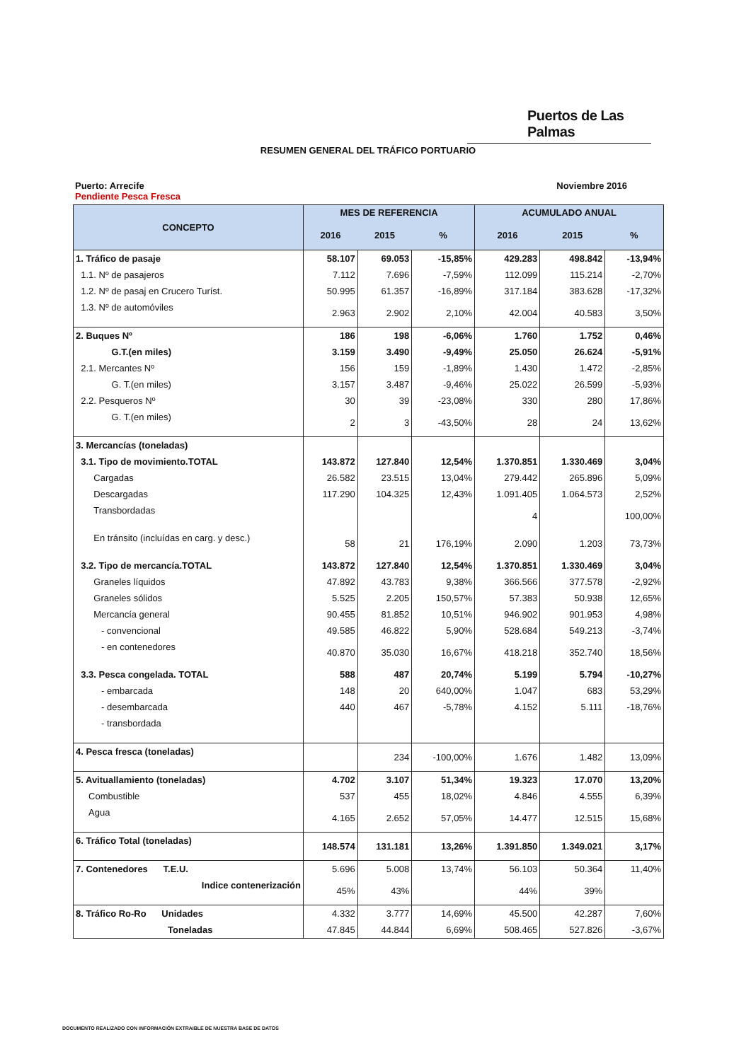Puertos de Las Palmas
RESUMEN GENERAL DEL TRÁFICO PORTUARIO
Puerto: Arrecife Noviembre 2016
Pendiente Pesca Fresca
| CONCEPTO | MES DE REFERENCIA | | | ACUMULADO ANUAL | | |
| --- | --- | --- | --- | --- | --- | --- |
| | 2016 | 2015 | % | 2016 | 2015 | % |
| 1. Tráfico de pasaje | 58.107 | 69.053 | -15,85% | 429.283 | 498.842 | -13,94% |
| 1.1. Nº de pasajeros | 7.112 | 7.696 | -7,59% | 112.099 | 115.214 | -2,70% |
| 1.2. Nº de pasaj en Crucero Turíst. | 50.995 | 61.357 | -16,89% | 317.184 | 383.628 | -17,32% |
| 1.3. Nº de automóviles | 2.963 | 2.902 | 2,10% | 42.004 | 40.583 | 3,50% |
| 2. Buques Nº | 186 | 198 | -6,06% | 1.760 | 1.752 | 0,46% |
| G.T.(en miles) | 3.159 | 3.490 | -9,49% | 25.050 | 26.624 | -5,91% |
| 2.1. Mercantes Nº | 156 | 159 | -1,89% | 1.430 | 1.472 | -2,85% |
| G. T.(en miles) | 3.157 | 3.487 | -9,46% | 25.022 | 26.599 | -5,93% |
| 2.2. Pesqueros Nº | 30 | 39 | -23,08% | 330 | 280 | 17,86% |
| G. T.(en miles) | 2 | 3 | -43,50% | 28 | 24 | 13,62% |
| 3. Mercancías (toneladas) | | | | | | |
| 3.1. Tipo de movimiento.TOTAL | 143.872 | 127.840 | 12,54% | 1.370.851 | 1.330.469 | 3,04% |
| Cargadas | 26.582 | 23.515 | 13,04% | 279.442 | 265.896 | 5,09% |
| Descargadas | 117.290 | 104.325 | 12,43% | 1.091.405 | 1.064.573 | 2,52% |
| Transbordadas | | | | 4 | | 100,00% |
| En tránsito (incluídas en carg. y desc.) | 58 | 21 | 176,19% | 2.090 | 1.203 | 73,73% |
| 3.2. Tipo de mercancía.TOTAL | 143.872 | 127.840 | 12,54% | 1.370.851 | 1.330.469 | 3,04% |
| Graneles líquidos | 47.892 | 43.783 | 9,38% | 366.566 | 377.578 | -2,92% |
| Graneles sólidos | 5.525 | 2.205 | 150,57% | 57.383 | 50.938 | 12,65% |
| Mercancía general | 90.455 | 81.852 | 10,51% | 946.902 | 901.953 | 4,98% |
| - convencional | 49.585 | 46.822 | 5,90% | 528.684 | 549.213 | -3,74% |
| - en contenedores | 40.870 | 35.030 | 16,67% | 418.218 | 352.740 | 18,56% |
| 3.3. Pesca congelada. TOTAL | 588 | 487 | 20,74% | 5.199 | 5.794 | -10,27% |
| - embarcada | 148 | 20 | 640,00% | 1.047 | 683 | 53,29% |
| - desembarcada | 440 | 467 | -5,78% | 4.152 | 5.111 | -18,76% |
| - transbordada | | | | | | |
| 4. Pesca fresca (toneladas) | | 234 | -100,00% | 1.676 | 1.482 | 13,09% |
| 5. Avituallamiento (toneladas) | 4.702 | 3.107 | 51,34% | 19.323 | 17.070 | 13,20% |
| Combustible | 537 | 455 | 18,02% | 4.846 | 4.555 | 6,39% |
| Agua | 4.165 | 2.652 | 57,05% | 14.477 | 12.515 | 15,68% |
| 6. Tráfico Total (toneladas) | 148.574 | 131.181 | 13,26% | 1.391.850 | 1.349.021 | 3,17% |
| 7. Contenedores T.E.U. | 5.696 | 5.008 | 13,74% | 56.103 | 50.364 | 11,40% |
| Indice contenerización | 45% | 43% | | 44% | 39% | |
| 8. Tráfico Ro-Ro Unidades | 4.332 | 3.777 | 14,69% | 45.500 | 42.287 | 7,60% |
| Toneladas | 47.845 | 44.844 | 6,69% | 508.465 | 527.826 | -3,67% |
DOCUMENTO REALIZADO CON INFORMACIÓN EXTRAIBLE DE NUESTRA BASE DE DATOS